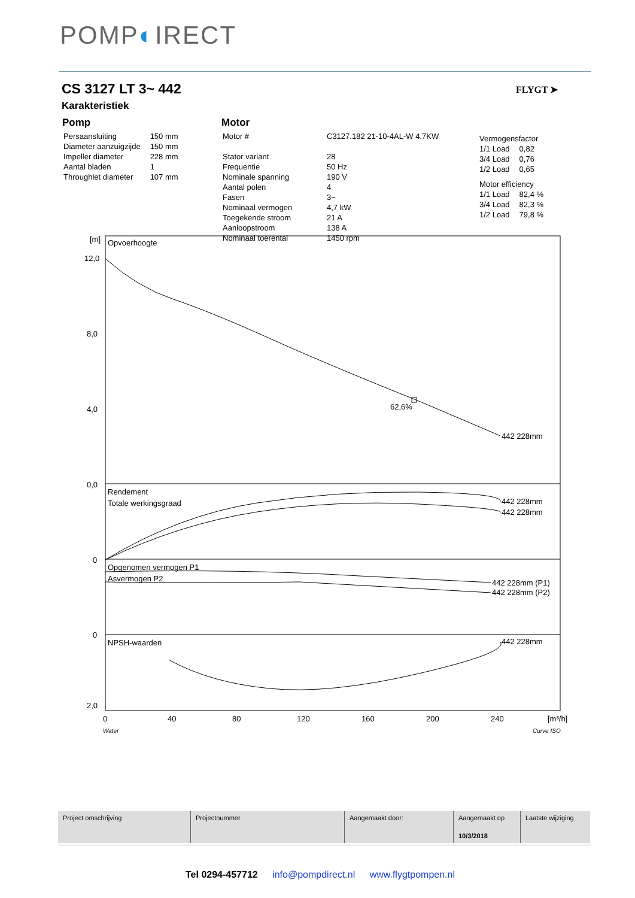POMP◐IRECT
CS 3127 LT 3~ 442
Karakteristiek
FLYGT ➤
Pomp
| Persaansluiting | 150 mm |
| Diameter aanzuigzijde | 150 mm |
| Impeller diameter | 228 mm |
| Aantal bladen | 1 |
| Throughlet diameter | 107 mm |
Motor
| Motor # | C3127.182 21-10-4AL-W 4.7KW |
| Stator variant | 28 |
| Frequentie | 50 Hz |
| Nominale spanning | 190 V |
| Aantal polen | 4 |
| Fasen | 3~ |
| Nominaal vermogen | 4,7 kW |
| Toegekende stroom | 21 A |
| Aanloopstroom | 138 A |
| Nominaal toerental | 1450 rpm |
| Vermogensfactor | |
| 1/1 Load | 0,82 |
| 3/4 Load | 0,76 |
| 1/2 Load | 0,65 |
| Motor efficiency | |
| 1/1 Load | 82,4 % |
| 3/4 Load | 82,3 % |
| 1/2 Load | 79,8 % |
Opvoerhoogte
[m]
62,6%
442 228mm
Rendement
Totale werkingsgraad
442 228mm
442 228mm
Opgenomen vermogen P1
Asvermogen P2
442 228mm (P1)
442 228mm (P2)
NPSH-waarden
442 228mm
12,0
8,0
4,0
0,0
0
0
2,0
0
40
80
120
160
200
240
[m³/h]
Water
Curve ISO
| Project omschrijving | Projectnummer | Aangemaakt door: | Aangemaakt op 10/3/2018 | Laatste wijziging |
Tel 0294-457712 info@pompdirect.nl www.flygtpompen.nl